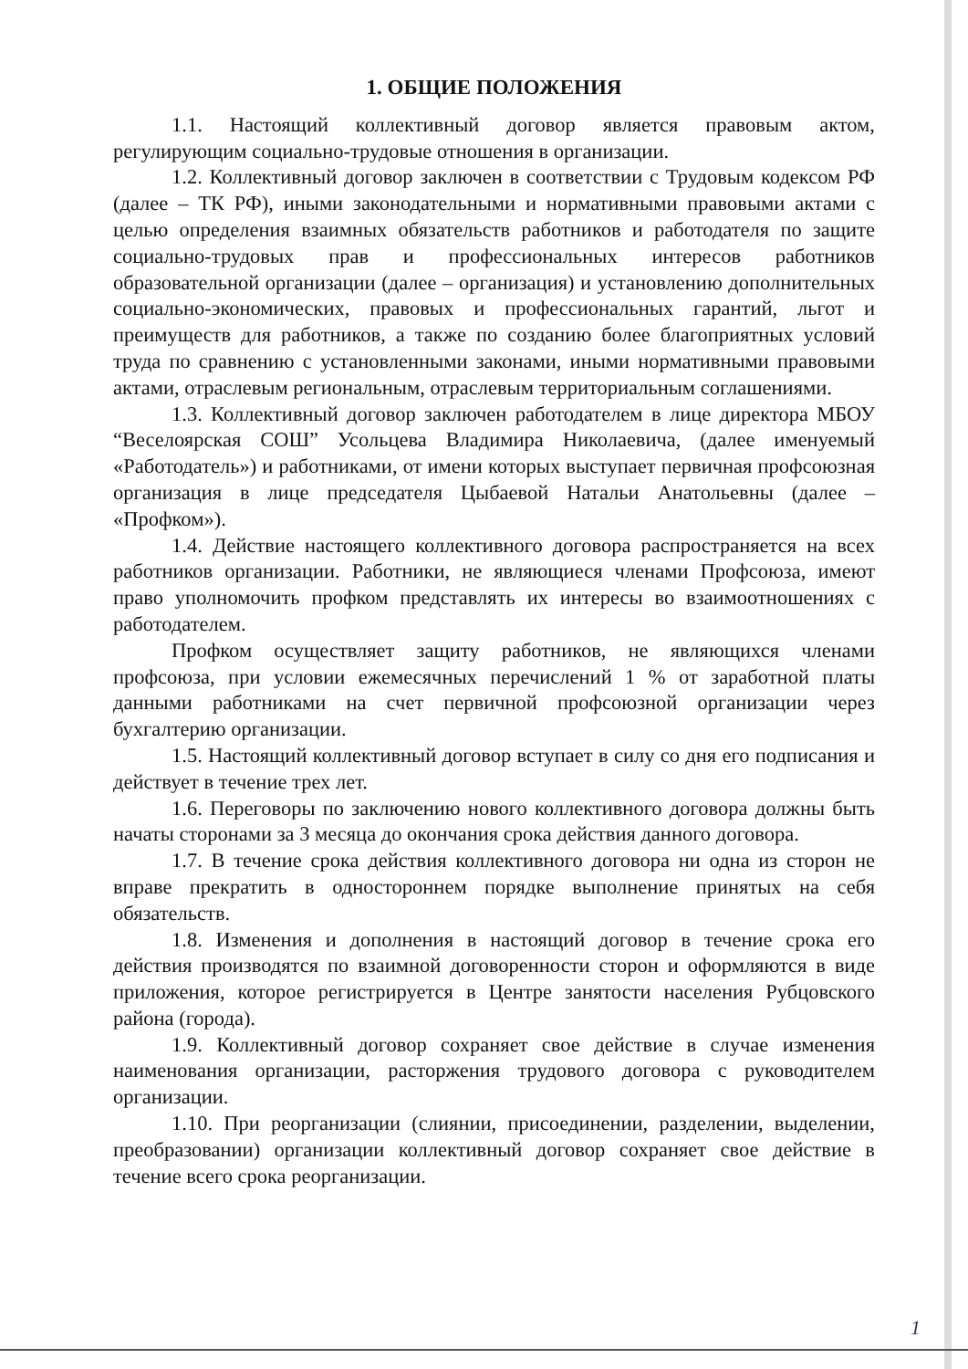1. ОБЩИЕ ПОЛОЖЕНИЯ
1.1. Настоящий коллективный договор является правовым актом, регулирующим социально-трудовые отношения в организации.
1.2. Коллективный договор заключен в соответствии с Трудовым кодексом РФ (далее – ТК РФ), иными законодательными и нормативными правовыми актами с целью определения взаимных обязательств работников и работодателя по защите социально-трудовых прав и профессиональных интересов работников образовательной организации (далее – организация) и установлению дополнительных социально-экономических, правовых и профессиональных гарантий, льгот и преимуществ для работников, а также по созданию более благоприятных условий труда по сравнению с установленными законами, иными нормативными правовыми актами, отраслевым региональным, отраслевым территориальным соглашениями.
1.3. Коллективный договор заключен работодателем в лице директора МБОУ “Веселоярская СОШ” Усольцева Владимира Николаевича, (далее именуемый «Работодатель») и работниками, от имени которых выступает первичная профсоюзная организация в лице председателя Цыбаевой Натальи Анатольевны (далее – «Профком»).
1.4. Действие настоящего коллективного договора распространяется на всех работников организации. Работники, не являющиеся членами Профсоюза, имеют право уполномочить профком представлять их интересы во взаимоотношениях с работодателем.
Профком осуществляет защиту работников, не являющихся членами профсоюза, при условии ежемесячных перечислений 1 % от заработной платы данными работниками на счет первичной профсоюзной организации через бухгалтерию организации.
1.5. Настоящий коллективный договор вступает в силу со дня его подписания и действует в течение трех лет.
1.6. Переговоры по заключению нового коллективного договора должны быть начаты сторонами за 3 месяца до окончания срока действия данного договора.
1.7. В течение срока действия коллективного договора ни одна из сторон не вправе прекратить в одностороннем порядке выполнение принятых на себя обязательств.
1.8. Изменения и дополнения в настоящий договор в течение срока его действия производятся по взаимной договоренности сторон и оформляются в виде приложения, которое регистрируется в Центре занятости населения Рубцовского района (города).
1.9. Коллективный договор сохраняет свое действие в случае изменения наименования организации, расторжения трудового договора с руководителем организации.
1.10. При реорганизации (слиянии, присоединении, разделении, выделении, преобразовании) организации коллективный договор сохраняет свое действие в течение всего срока реорганизации.
1